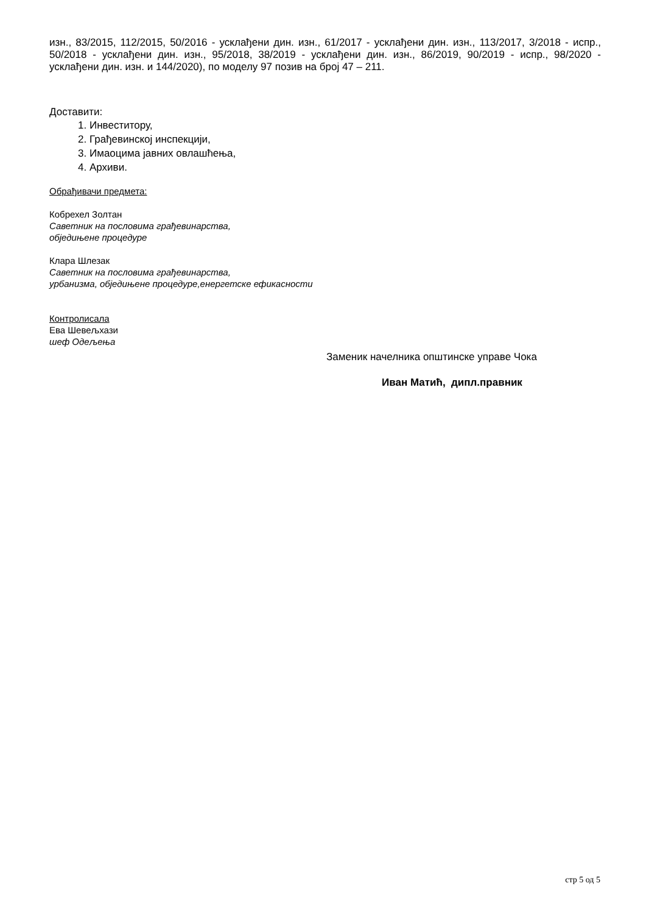изн., 83/2015, 112/2015, 50/2016 - усклађени дин. изн., 61/2017 - усклађени дин. изн., 113/2017, 3/2018 - испр., 50/2018 - усклађени дин. изн., 95/2018, 38/2019 - усклађени дин. изн., 86/2019, 90/2019 - испр., 98/2020 - усклађени дин. изн. и 144/2020), по моделу 97 позив на број 47 – 211.
Доставити:
1. Инвеститору,
2. Грађевинској инспекцији,
3. Имаоцима јавних овлашћења,
4. Архиви.
Обрађивачи предмета:
Кобрехел Золтан
Саветник на пословима грађевинарства,
обједињене процедуре
Клара Шлезак
Саветник на пословима грађевинарства,
урбанизма, обједињене процедуре,енергетске ефикасности
Контролисала
Ева Шевељхази
шеф Одељења
Заменик начелника општинске управе Чока
Иван Матић, дипл.правник
стр 5 од 5